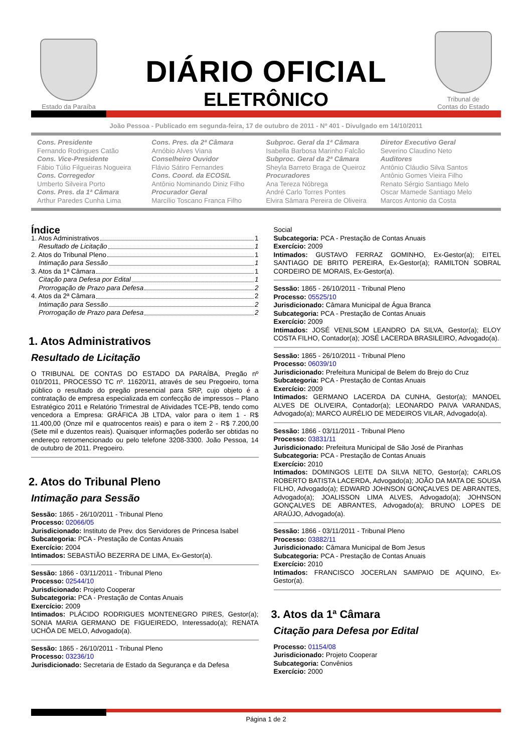Estado da Paraíba
DIÁRIO OFICIAL
ELETRÔNICO
Tribunal de
Contas do Estado
João Pessoa - Publicado em segunda-feira, 17 de outubro de 2011 - Nº 401 - Divulgado em 14/10/2011
Cons. Presidente
Fernando Rodrigues Catão
Cons. Vice-Presidente
Fábio Túlio Filgueiras Nogueira
Cons. Corregedor
Umberto Silveira Porto
Cons. Pres. da 1ª Câmara
Arthur Paredes Cunha Lima
Cons. Pres. da 2ª Câmara
Arnóbio Alves Viana
Conselheiro Ouvidor
Flávio Sátiro Fernandes
Cons. Coord. da ECOSIL
Antônio Nominando Diniz Filho
Procurador Geral
Marcílio Toscano Franca Filho
Subproc. Geral da 1ª Câmara
Isabella Barbosa Marinho Falcão
Subproc. Geral da 2ª Câmara
Sheyla Barreto Braga de Queiroz
Procuradores
Ana Tereza Nóbrega
André Carlo Torres Pontes
Elvira Sâmara Pereira de Oliveira
Diretor Executivo Geral
Severino Claudino Neto
Auditores
Antônio Cláudio Silva Santos
Antônio Gomes Vieira Filho
Renato Sérgio Santiago Melo
Oscar Mamede Santiago Melo
Marcos Antonio da Costa
Índice
1. Atos Administrativos 1
Resultado de Licitação 1
2. Atos do Tribunal Pleno 1
Intimação para Sessão 1
3. Atos da 1ª Câmara 1
Citação para Defesa por Edital 1
Prorrogação de Prazo para Defesa 2
4. Atos da 2ª Câmara 2
Intimação para Sessão 2
Prorrogação de Prazo para Defesa 2
1. Atos Administrativos
Resultado de Licitação
O TRIBUNAL DE CONTAS DO ESTADO DA PARAÍBA, Pregão nº 010/2011, PROCESSO TC nº. 11620/11, através de seu Pregoeiro, torna público o resultado do pregão presencial para SRP, cujo objeto é a contratação de empresa especializada em confecção de impressos – Plano Estratégico 2011 e Relatório Trimestral de Atividades TCE-PB, tendo como vencedora a Empresa: GRÁFICA JB LTDA, valor para o item 1 - R$ 11.400,00 (Onze mil e quatrocentos reais) e para o item 2 - R$ 7.200,00 (Sete mil e duzentos reais). Quaisquer informações poderão ser obtidas no endereço retromencionado ou pelo telefone 3208-3300. João Pessoa, 14 de outubro de 2011. Pregoeiro.
2. Atos do Tribunal Pleno
Intimação para Sessão
Sessão: 1865 - 26/10/2011 - Tribunal Pleno
Processo: 02066/05
Jurisdicionado: Instituto de Prev. dos Servidores de Princesa Isabel
Subcategoria: PCA - Prestação de Contas Anuais
Exercício: 2004
Intimados: SEBASTIÃO BEZERRA DE LIMA, Ex-Gestor(a).
Sessão: 1866 - 03/11/2011 - Tribunal Pleno
Processo: 02544/10
Jurisdicionado: Projeto Cooperar
Subcategoria: PCA - Prestação de Contas Anuais
Exercício: 2009
Intimados: PLÁCIDO RODRIGUES MONTENEGRO PIRES, Gestor(a); SONIA MARIA GERMANO DE FIGUEIREDO, Interessado(a); RENATA UCHÔA DE MELO, Advogado(a).
Sessão: 1865 - 26/10/2011 - Tribunal Pleno
Processo: 03236/10
Jurisdicionado: Secretaria de Estado da Segurança e da Defesa
Social
Subcategoria: PCA - Prestação de Contas Anuais
Exercício: 2009
Intimados: GUSTAVO FERRAZ GOMINHO, Ex-Gestor(a); EITEL SANTIAGO DE BRITO PEREIRA, Ex-Gestor(a); RAMILTON SOBRAL CORDEIRO DE MORAIS, Ex-Gestor(a).
Sessão: 1865 - 26/10/2011 - Tribunal Pleno
Processo: 05525/10
Jurisdicionado: Câmara Municipal de Água Branca
Subcategoria: PCA - Prestação de Contas Anuais
Exercício: 2009
Intimados: JOSÉ VENILSOM LEANDRO DA SILVA, Gestor(a); ELOY COSTA FILHO, Contador(a); JOSÉ LACERDA BRASILEIRO, Advogado(a).
Sessão: 1865 - 26/10/2011 - Tribunal Pleno
Processo: 06039/10
Jurisdicionado: Prefeitura Municipal de Belem do Brejo do Cruz
Subcategoria: PCA - Prestação de Contas Anuais
Exercício: 2009
Intimados: GERMANO LACERDA DA CUNHA, Gestor(a); MANOEL ALVES DE OLIVEIRA, Contador(a); LEONARDO PAIVA VARANDAS, Advogado(a); MARCO AURÉLIO DE MEDEIROS VILAR, Advogado(a).
Sessão: 1866 - 03/11/2011 - Tribunal Pleno
Processo: 03831/11
Jurisdicionado: Prefeitura Municipal de São José de Piranhas
Subcategoria: PCA - Prestação de Contas Anuais
Exercício: 2010
Intimados: DOMINGOS LEITE DA SILVA NETO, Gestor(a); CARLOS ROBERTO BATISTA LACERDA, Advogado(a); JOÃO DA MATA DE SOUSA FILHO, Advogado(a); EDWARD JOHNSON GONÇALVES DE ABRANTES, Advogado(a); JOALISSON LIMA ALVES, Advogado(a); JOHNSON GONÇALVES DE ABRANTES, Advogado(a); BRUNO LOPES DE ARAÚJO, Advogado(a).
Sessão: 1866 - 03/11/2011 - Tribunal Pleno
Processo: 03882/11
Jurisdicionado: Câmara Municipal de Bom Jesus
Subcategoria: PCA - Prestação de Contas Anuais
Exercício: 2010
Intimados: FRANCISCO JOCERLAN SAMPAIO DE AQUINO, Ex-Gestor(a).
3. Atos da 1ª Câmara
Citação para Defesa por Edital
Processo: 01154/08
Jurisdicionado: Projeto Cooperar
Subcategoria: Convênios
Exercício: 2000
Página 1 de 2